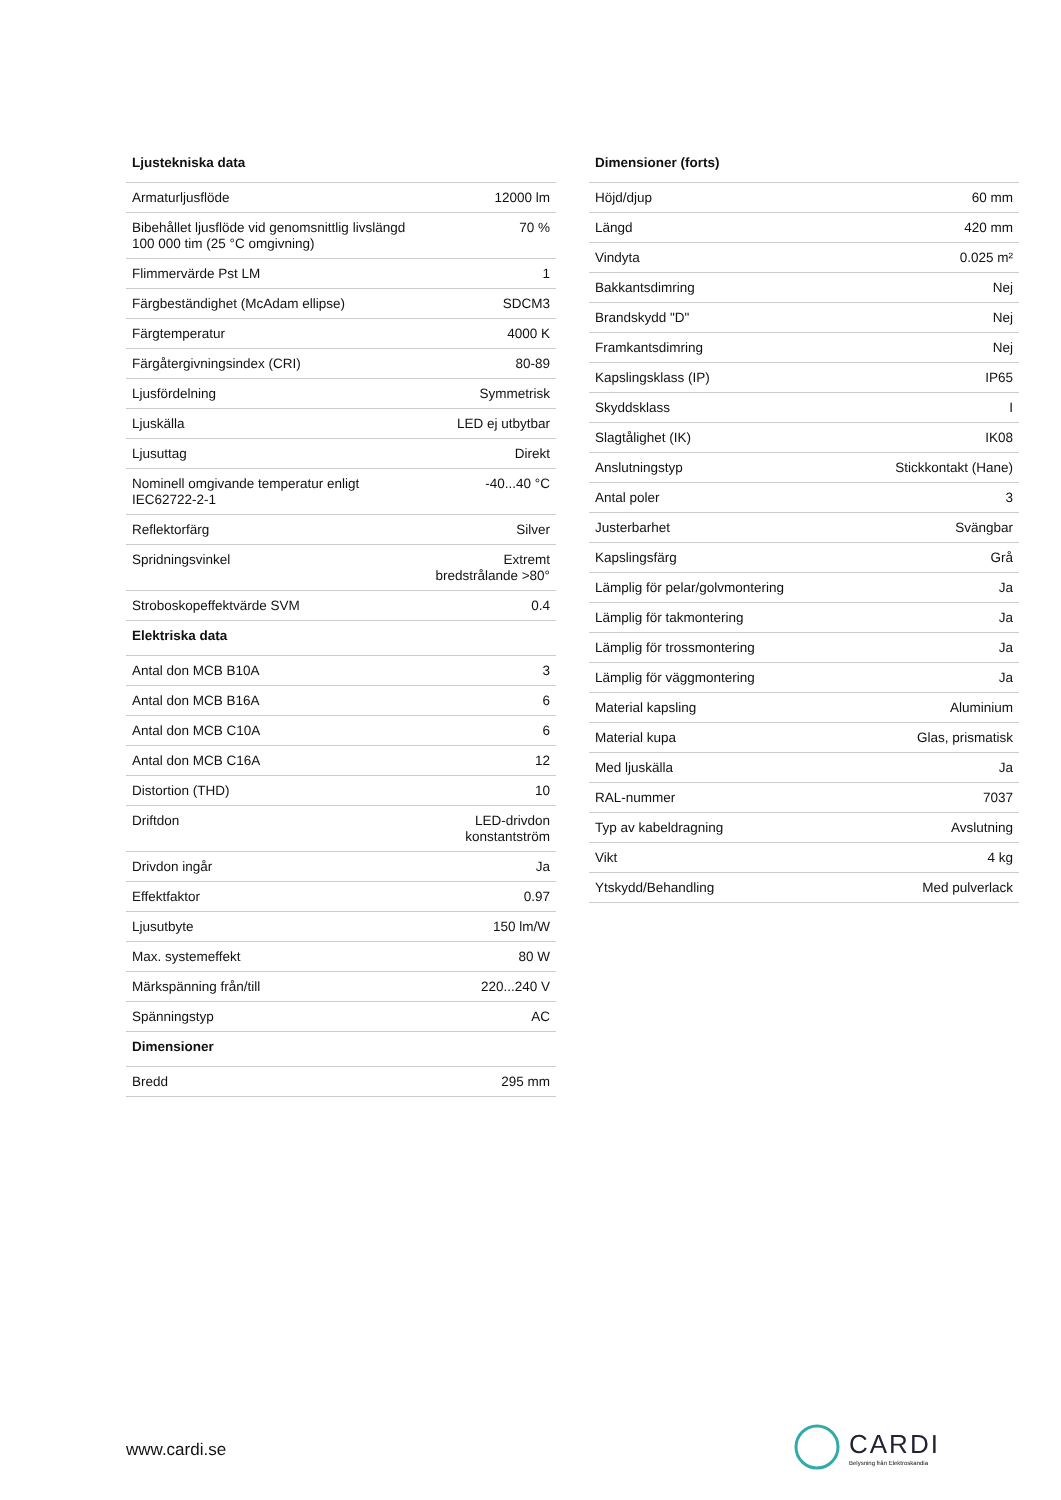| Ljustekniska data | |
| --- | --- |
| Armaturljusflöde | 12000 lm |
| Bibehållet ljusflöde vid genomsnittlig livslängd 100 000 tim (25 °C omgivning) | 70 % |
| Flimmervärde Pst LM | 1 |
| Färgbeständighet (McAdam ellipse) | SDCM3 |
| Färgtemperatur | 4000 K |
| Färgåtergivningsindex (CRI) | 80-89 |
| Ljusfördelning | Symmetrisk |
| Ljuskälla | LED ej utbytbar |
| Ljusuttag | Direkt |
| Nominell omgivande temperatur enligt IEC62722-2-1 | -40...40 °C |
| Reflektorfärg | Silver |
| Spridningsvinkel | Extremt bredstrålande >80° |
| Stroboskopeffektvärde SVM | 0.4 |
| Elektriska data | |
| Antal don MCB B10A | 3 |
| Antal don MCB B16A | 6 |
| Antal don MCB C10A | 6 |
| Antal don MCB C16A | 12 |
| Distortion (THD) | 10 |
| Driftdon | LED-drivdon konstantström |
| Drivdon ingår | Ja |
| Effektfaktor | 0.97 |
| Ljusutbyte | 150 lm/W |
| Max. systemeffekt | 80 W |
| Märkspänning från/till | 220...240 V |
| Spänningstyp | AC |
| Dimensioner | |
| Bredd | 295 mm |
| Dimensioner (forts) | |
| --- | --- |
| Höjd/djup | 60 mm |
| Längd | 420 mm |
| Vindyta | 0.025 m² |
| Bakkantsdimring | Nej |
| Brandskydd "D" | Nej |
| Framkantsdimring | Nej |
| Kapslingsklass (IP) | IP65 |
| Skyddsklass | I |
| Slagtålighet (IK) | IK08 |
| Anslutningstyp | Stickkontakt (Hane) |
| Antal poler | 3 |
| Justerbarhet | Svängbar |
| Kapslingsfärg | Grå |
| Lämplig för pelar/golvmontering | Ja |
| Lämplig för takmontering | Ja |
| Lämplig för trossmontering | Ja |
| Lämplig för väggmontering | Ja |
| Material kapsling | Aluminium |
| Material kupa | Glas, prismatisk |
| Med ljuskälla | Ja |
| RAL-nummer | 7037 |
| Typ av kabeldragning | Avslutning |
| Vikt | 4 kg |
| Ytskydd/Behandling | Med pulverlack |
www.cardi.se
CARDI
Belysning från Elektroskandia